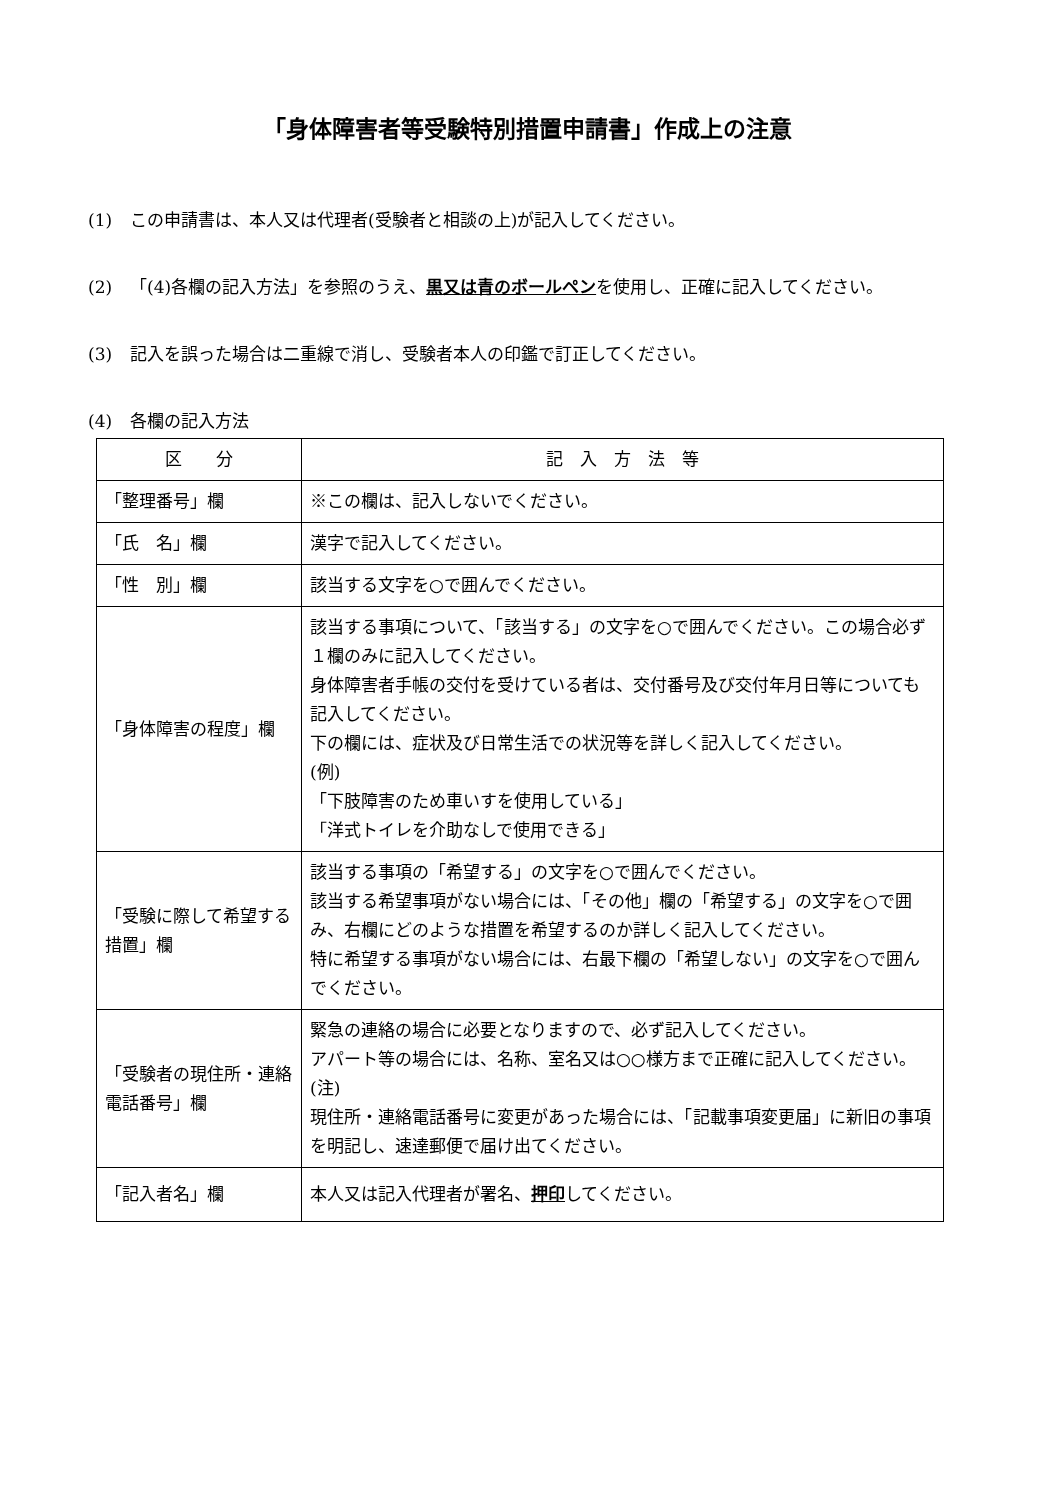「身体障害者等受験特別措置申請書」作成上の注意
(1) この申請書は、本人又は代理者(受験者と相談の上)が記入してください。
(2) 「(4)各欄の記入方法」を参照のうえ、黒又は青のボールペンを使用し、正確に記入してください。
(3) 記入を誤った場合は二重線で消し、受験者本人の印鑑で訂正してください。
(4) 各欄の記入方法
| 区 分 | 記 入 方 法 等 |
| --- | --- |
| 「整理番号」欄 | ※この欄は、記入しないでください。 |
| 「氏 名」欄 | 漢字で記入してください。 |
| 「性 別」欄 | 該当する文字を○で囲んでください。 |
| 「身体障害の程度」欄 | 該当する事項について、「該当する」の文字を○で囲んでください。この場合必ず１欄のみに記入してください。 身体障害者手帳の交付を受けている者は、交付番号及び交付年月日等についても記入してください。 下の欄には、症状及び日常生活での状況等を詳しく記入してください。 (例) 「下肢障害のため車いすを使用している」 「洋式トイレを介助なしで使用できる」 |
| 「受験に際して希望する措置」欄 | 該当する事項の「希望する」の文字を○で囲んでください。 該当する希望事項がない場合には、「その他」欄の「希望する」の文字を○で囲み、右欄にどのような措置を希望するのか詳しく記入してください。 特に希望する事項がない場合には、右最下欄の「希望しない」の文字を○で囲んでください。 |
| 「受験者の現住所・連絡電話番号」欄 | 緊急の連絡の場合に必要となりますので、必ず記入してください。 アパート等の場合には、名称、室名又は○○様方まで正確に記入してください。 (注) 現住所・連絡電話番号に変更があった場合には、「記載事項変更届」に新旧の事項を明記し、速達郵便で届け出てください。 |
| 「記入者名」欄 | 本人又は記入代理者が署名、 押印 してください。 |